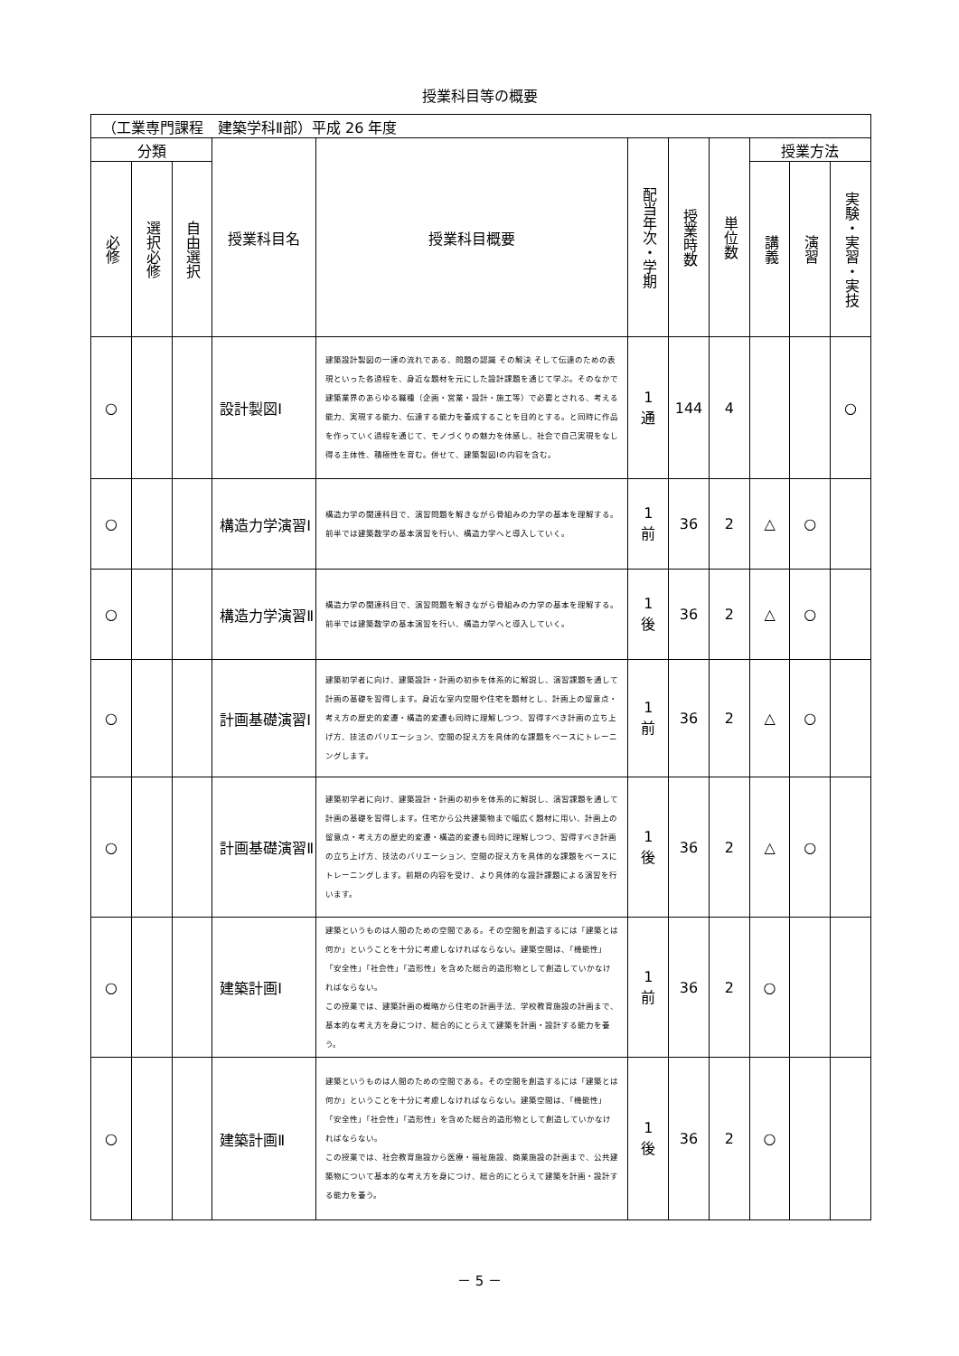授業科目等の概要
| （工業専門課程 建築学科Ⅱ部）平成 26 年度 | | | | | | | | | | |
| 分類 | | | 授業科目名 | 授業科目概要 | 配当年次・学期 | 授業時数 | 単位数 | 授業方法 | | |
| 必修 | 選択必修 | 自由選択 | | | | | | 講義 | 演習 | 実験・実習・実技 |
| ○ | | | 設計製図Ⅰ | 建築設計製図の一連の流れである、問題の認識 その解決 そして伝達のための表現といった各過程を、身近な題材を元にした設計課題を通じて学ぶ。そのなかで建築業界のあらゆる職種（企画・営業・設計・施工等）で必要とされる、考える能力、実現する能力、伝達する能力を養成することを目的とする。と同時に作品を作っていく過程を通じて、モノづくりの魅力を体感し、社会で自己実現をなし得る主体性、積極性を育む。併せて、建築製図Ⅰの内容を含む。 | 1 通 | 144 | 4 | | | ○ |
| ○ | | | 構造力学演習Ⅰ | 構造力学の関連科目で、演習問題を解きながら骨組みの力学の基本を理解する。前半では建築数学の基本演習を行い、構造力学へと導入していく。 | 1 前 | 36 | 2 | △ | ○ | |
| ○ | | | 構造力学演習Ⅱ | 構造力学の関連科目で、演習問題を解きながら骨組みの力学の基本を理解する。前半では建築数学の基本演習を行い、構造力学へと導入していく。 | 1 後 | 36 | 2 | △ | ○ | |
| ○ | | | 計画基礎演習Ⅰ | 建築初学者に向け、建築設計・計画の初歩を体系的に解説し、演習課題を通して計画の基礎を習得します。身近な室内空間や住宅を題材とし、計画上の留意点・考え方の歴史的変遷・構造的変遷も同時に理解しつつ、習得すべき計画の立ち上げ方、技法のバリエーション、空間の捉え方を具体的な課題をベースにトレーニングします。 | 1 前 | 36 | 2 | △ | ○ | |
| ○ | | | 計画基礎演習Ⅱ | 建築初学者に向け、建築設計・計画の初歩を体系的に解説し、演習課題を通して計画の基礎を習得します。住宅から公共建築物まで幅広く題材に用い、計画上の留意点・考え方の歴史的変遷・構造的変遷も同時に理解しつつ、習得すべき計画の立ち上げ方、技法のバリエーション、空間の捉え方を具体的な課題をベースにトレーニングします。前期の内容を受け、より具体的な設計課題による演習を行います。 | 1 後 | 36 | 2 | △ | ○ | |
| ○ | | | 建築計画Ⅰ | 建築というものは人間のための空間である。その空間を創造するには「建築とは何か」ということを十分に考慮しなければならない。建築空間は、「機能性」「安全性」「社会性」「造形性」を含めた総合的造形物として創造していかなければならない。 この授業では、建築計画の概略から住宅の計画手法、学校教育施設の計画まで、基本的な考え方を身につけ、総合的にとらえて建築を計画・設計する能力を養う。 | 1 前 | 36 | 2 | ○ | | |
| ○ | | | 建築計画Ⅱ | 建築というものは人間のための空間である。その空間を創造するには「建築とは何か」ということを十分に考慮しなければならない。建築空間は、「機能性」「安全性」「社会性」「造形性」を含めた総合的造形物として創造していかなければならない。 この授業では、社会教育施設から医療・福祉施設、商業施設の計画まで、公共建築物について基本的な考え方を身につけ、総合的にとらえて建築を計画・設計する能力を養う。 | 1 後 | 36 | 2 | ○ | | |
－ 5 －